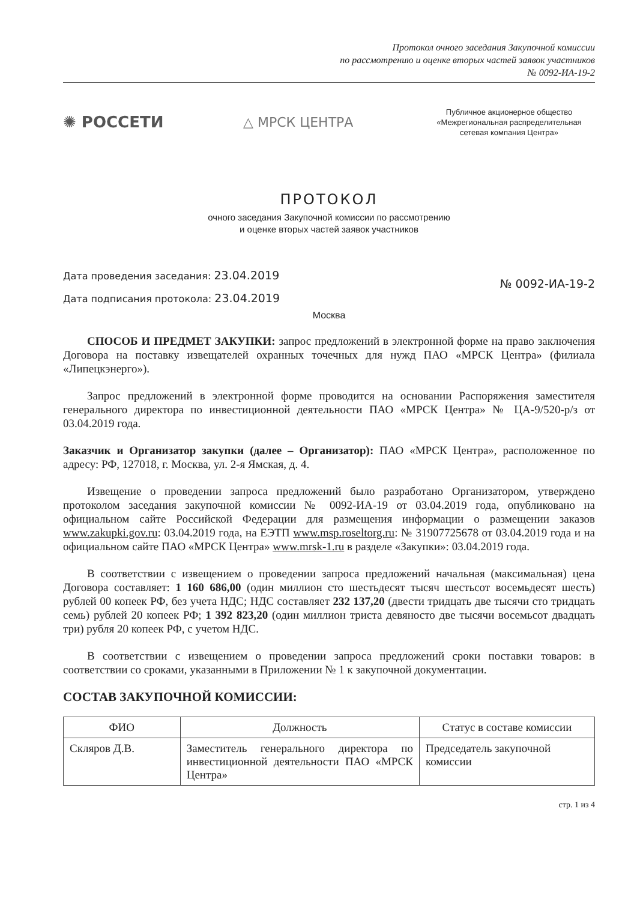Протокол очного заседания Закупочной комиссии
по рассмотрению и оценке вторых частей заявок участников
№ 0092-ИА-19-2
✺ РОССЕТИ
△ МРСК ЦЕНТРА
Публичное акционерное общество
«Межрегиональная распределительная
сетевая компания Центра»
ПРОТОКОЛ
очного заседания Закупочной комиссии по рассмотрению
и оценке вторых частей заявок участников
Дата проведения заседания: 23.04.2019
Дата подписания протокола: 23.04.2019
№ 0092-ИА-19-2
Москва
СПОСОБ И ПРЕДМЕТ ЗАКУПКИ: запрос предложений в электронной форме на право заключения Договора на поставку извещателей охранных точечных для нужд ПАО «МРСК Центра» (филиала «Липецкэнерго»).
Запрос предложений в электронной форме проводится на основании Распоряжения заместителя генерального директора по инвестиционной деятельности ПАО «МРСК Центра» № ЦА-9/520-р/з от 03.04.2019 года.
Заказчик и Организатор закупки (далее – Организатор): ПАО «МРСК Центра», расположенное по адресу: РФ, 127018, г. Москва, ул. 2-я Ямская, д. 4.
Извещение о проведении запроса предложений было разработано Организатором, утверждено протоколом заседания закупочной комиссии № 0092-ИА-19 от 03.04.2019 года, опубликовано на официальном сайте Российской Федерации для размещения информации о размещении заказов www.zakupki.gov.ru: 03.04.2019 года, на ЕЭТП www.msp.roseltorg.ru: № 31907725678 от 03.04.2019 года и на официальном сайте ПАО «МРСК Центра» www.mrsk-1.ru в разделе «Закупки»: 03.04.2019 года.
В соответствии с извещением о проведении запроса предложений начальная (максимальная) цена Договора составляет: 1 160 686,00 (один миллион сто шестьдесят тысяч шестьсот восемьдесят шесть) рублей 00 копеек РФ, без учета НДС; НДС составляет 232 137,20 (двести тридцать две тысячи сто тридцать семь) рублей 20 копеек РФ; 1 392 823,20 (один миллион триста девяносто две тысячи восемьсот двадцать три) рубля 20 копеек РФ, с учетом НДС.
В соответствии с извещением о проведении запроса предложений сроки поставки товаров: в соответствии со сроками, указанными в Приложении № 1 к закупочной документации.
СОСТАВ ЗАКУПОЧНОЙ КОМИССИИ:
| ФИО | Должность | Статус в составе комиссии |
| --- | --- | --- |
| Скляров Д.В. | Заместитель генерального директора по инвестиционной деятельности ПАО «МРСК Центра» | Председатель закупочной комиссии |
стр. 1 из 4